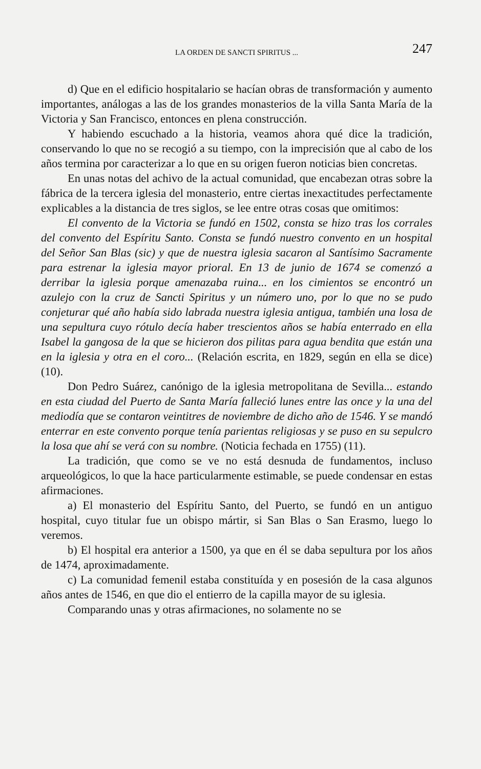LA ORDEN DE SANCTI SPIRITUS ... 247
d) Que en el edificio hospitalario se hacían obras de transformación y aumento importantes, análogas a las de los grandes monasterios de la villa Santa María de la Victoria y San Francisco, entonces en plena construcción.
Y habiendo escuchado a la historia, veamos ahora qué dice la tradición, conservando lo que no se recogió a su tiempo, con la imprecisión que al cabo de los años termina por caracterizar a lo que en su origen fueron noticias bien concretas.
En unas notas del achivo de la actual comunidad, que encabezan otras sobre la fábrica de la tercera iglesia del monasterio, entre ciertas inexactitudes perfectamente explicables a la distancia de tres siglos, se lee entre otras cosas que omitimos:
El convento de la Victoria se fundó en 1502, consta se hizo tras los corrales del convento del Espíritu Santo. Consta se fundó nuestro convento en un hospital del Señor San Blas (sic) y que de nuestra iglesia sacaron al Santísimo Sacramente para estrenar la iglesia mayor prioral. En 13 de junio de 1674 se comenzó a derribar la iglesia porque amenazaba ruina... en los cimientos se encontró un azulejo con la cruz de Sancti Spiritus y un número uno, por lo que no se pudo conjeturar qué año había sido labrada nuestra iglesia antigua, también una losa de una sepultura cuyo rótulo decía haber trescientos años se había enterrado en ella Isabel la gangosa de la que se hicieron dos pilitas para agua bendita que están una en la iglesia y otra en el coro... (Relación escrita, en 1829, según en ella se dice) (10).
Don Pedro Suárez, canónigo de la iglesia metropolitana de Sevilla... estando en esta ciudad del Puerto de Santa María falleció lunes entre las once y la una del mediodía que se contaron veintitres de noviembre de dicho año de 1546. Y se mandó enterrar en este convento porque tenía parientas religiosas y se puso en su sepulcro la losa que ahí se verá con su nombre. (Noticia fechada en 1755) (11).
La tradición, que como se ve no está desnuda de fundamentos, incluso arqueológicos, lo que la hace particularmente estimable, se puede condensar en estas afirmaciones.
a) El monasterio del Espíritu Santo, del Puerto, se fundó en un antiguo hospital, cuyo titular fue un obispo mártir, si San Blas o San Erasmo, luego lo veremos.
b) El hospital era anterior a 1500, ya que en él se daba sepultura por los años de 1474, aproximadamente.
c) La comunidad femenil estaba constituída y en posesión de la casa algunos años antes de 1546, en que dio el entierro de la capilla mayor de su iglesia.
Comparando unas y otras afirmaciones, no solamente no se